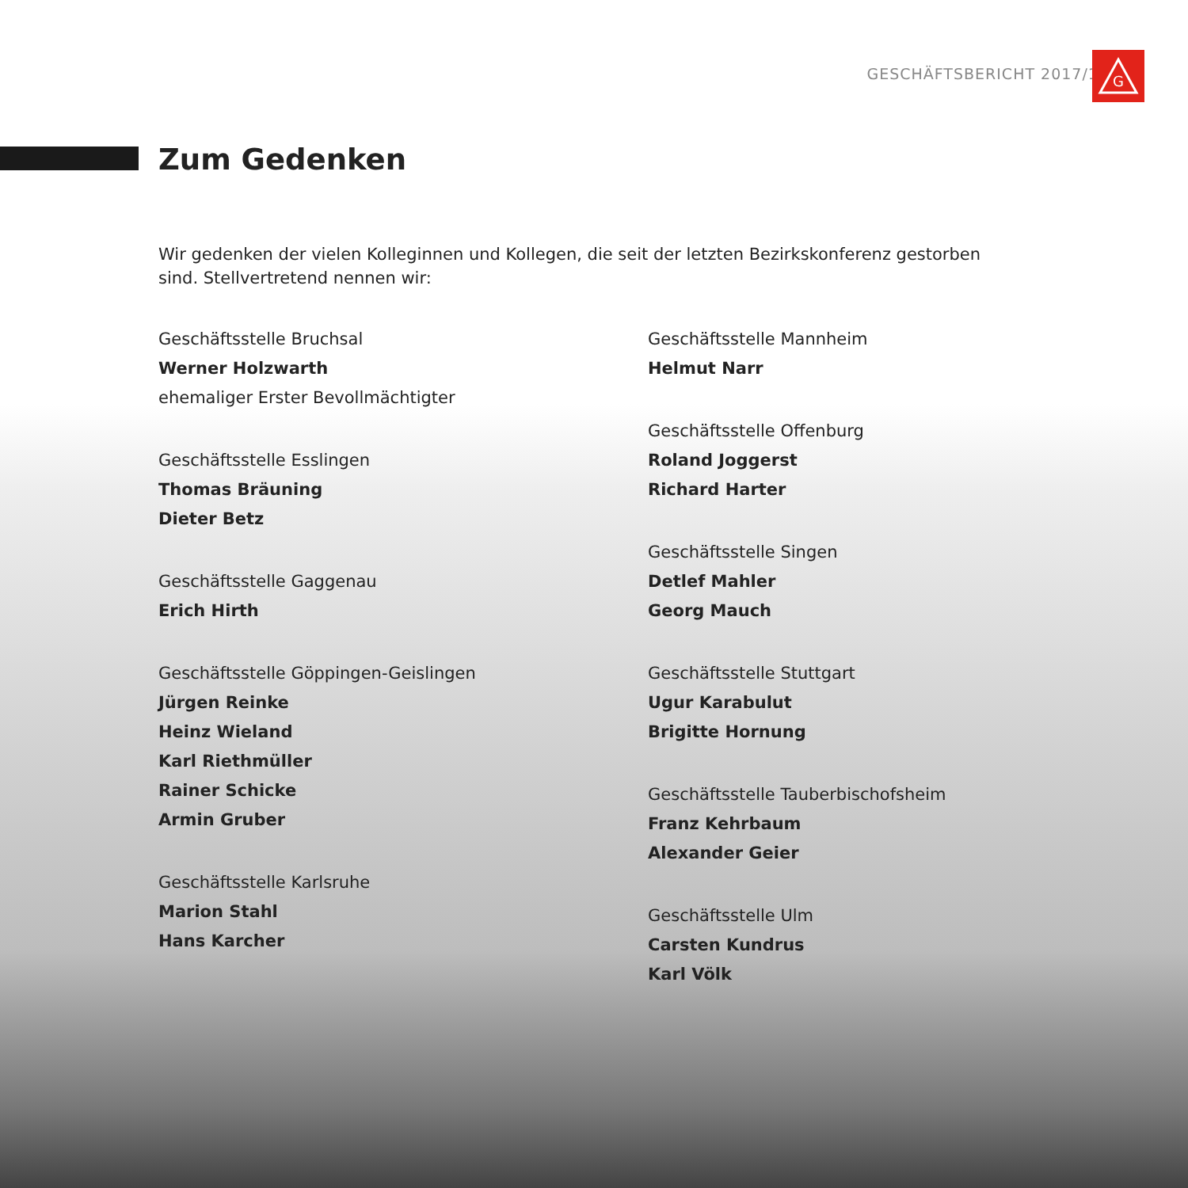GESCHÄFTSBERICHT 2017/18
G
Zum Gedenken
Wir gedenken der vielen Kolleginnen und Kollegen, die seit der letzten Bezirkskonferenz gestorben sind. Stellvertretend nennen wir:
Geschäftsstelle Bruchsal
Werner Holzwarth
ehemaliger Erster Bevollmächtigter
Geschäftsstelle Esslingen
Thomas Bräuning
Dieter Betz
Geschäftsstelle Gaggenau
Erich Hirth
Geschäftsstelle Göppingen-Geislingen
Jürgen Reinke
Heinz Wieland
Karl Riethmüller
Rainer Schicke
Armin Gruber
Geschäftsstelle Karlsruhe
Marion Stahl
Hans Karcher
Geschäftsstelle Mannheim
Helmut Narr
Geschäftsstelle Offenburg
Roland Joggerst
Richard Harter
Geschäftsstelle Singen
Detlef Mahler
Georg Mauch
Geschäftsstelle Stuttgart
Ugur Karabulut
Brigitte Hornung
Geschäftsstelle Tauberbischofsheim
Franz Kehrbaum
Alexander Geier
Geschäftsstelle Ulm
Carsten Kundrus
Karl Völk